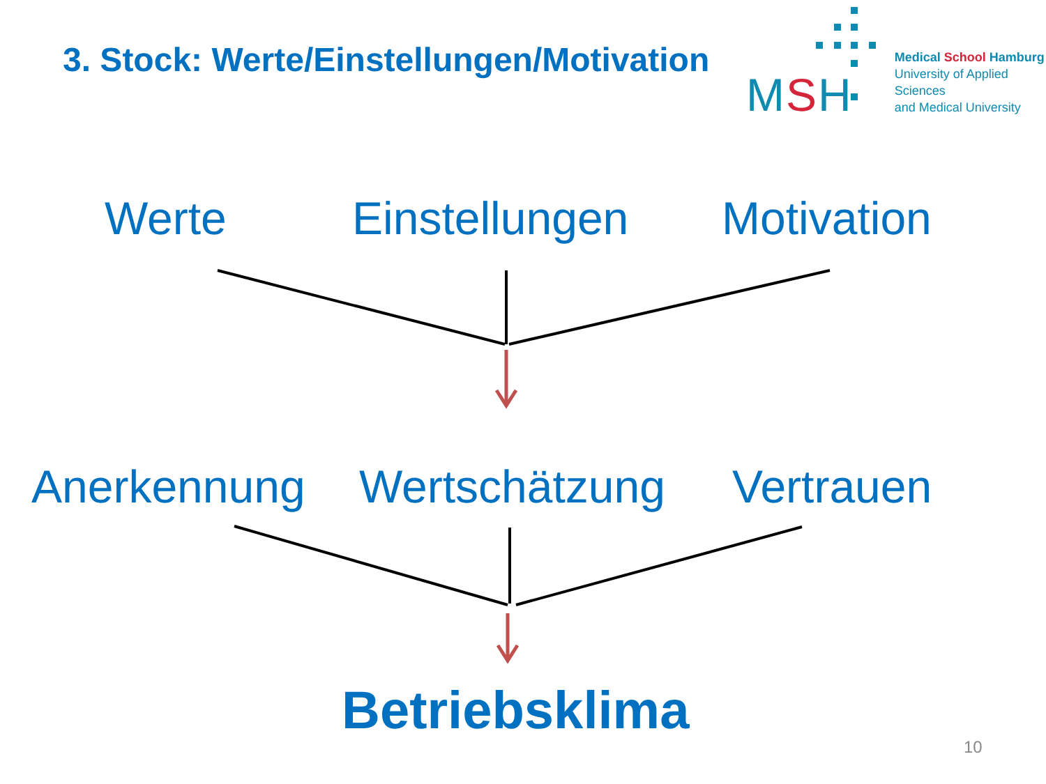3. Stock: Werte/Einstellungen/Motivation
MSH
Medical School Hamburg
University of Applied Sciences
and Medical University
Werte Einstellungen Motivation
Anerkennung Wertschätzung Vertrauen
Betriebsklima
10